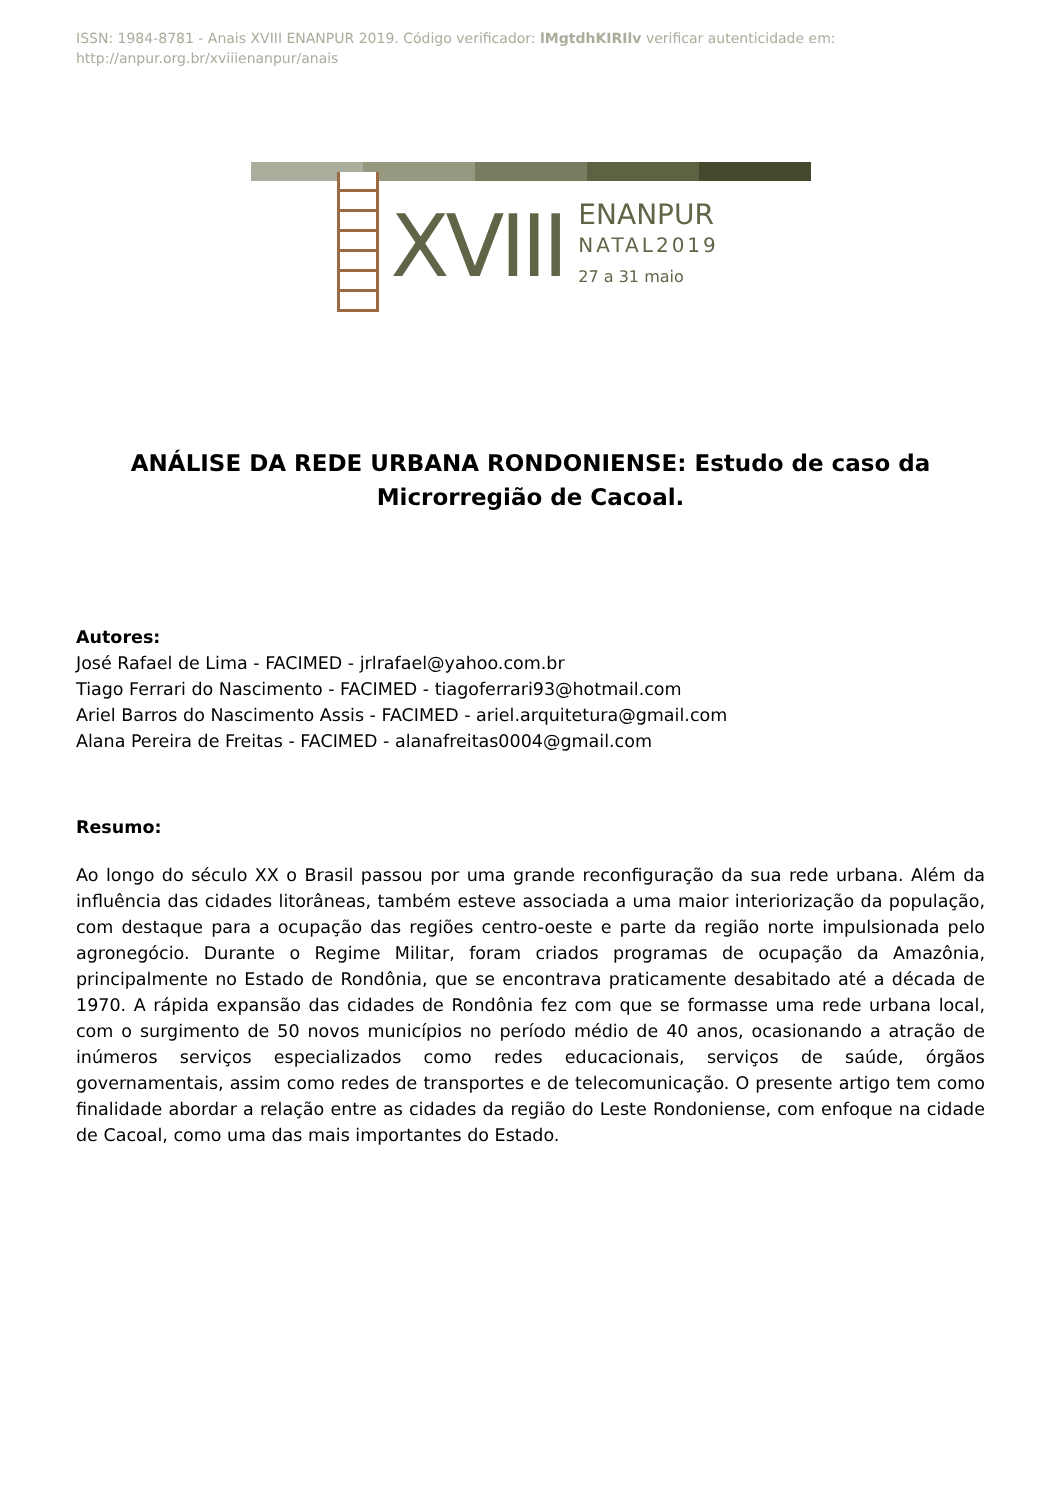ISSN: 1984-8781 - Anais XVIII ENANPUR 2019. Código verificador: lMgtdhKIRIlv verificar autenticidade em: http://anpur.org.br/xviiienanpur/anais
XVIII
ENANPUR
NATAL2019
27 a 31 maio
ANÁLISE DA REDE URBANA RONDONIENSE: Estudo de caso da Microrregião de Cacoal.
Autores:
José Rafael de Lima - FACIMED - jrlrafael@yahoo.com.br
Tiago Ferrari do Nascimento - FACIMED - tiagoferrari93@hotmail.com
Ariel Barros do Nascimento Assis - FACIMED - ariel.arquitetura@gmail.com
Alana Pereira de Freitas - FACIMED - alanafreitas0004@gmail.com
Resumo:
Ao longo do século XX o Brasil passou por uma grande reconfiguração da sua rede urbana. Além da influência das cidades litorâneas, também esteve associada a uma maior interiorização da população, com destaque para a ocupação das regiões centro-oeste e parte da região norte impulsionada pelo agronegócio. Durante o Regime Militar, foram criados programas de ocupação da Amazônia, principalmente no Estado de Rondônia, que se encontrava praticamente desabitado até a década de 1970. A rápida expansão das cidades de Rondônia fez com que se formasse uma rede urbana local, com o surgimento de 50 novos municípios no período médio de 40 anos, ocasionando a atração de inúmeros serviços especializados como redes educacionais, serviços de saúde, órgãos governamentais, assim como redes de transportes e de telecomunicação. O presente artigo tem como finalidade abordar a relação entre as cidades da região do Leste Rondoniense, com enfoque na cidade de Cacoal, como uma das mais importantes do Estado.